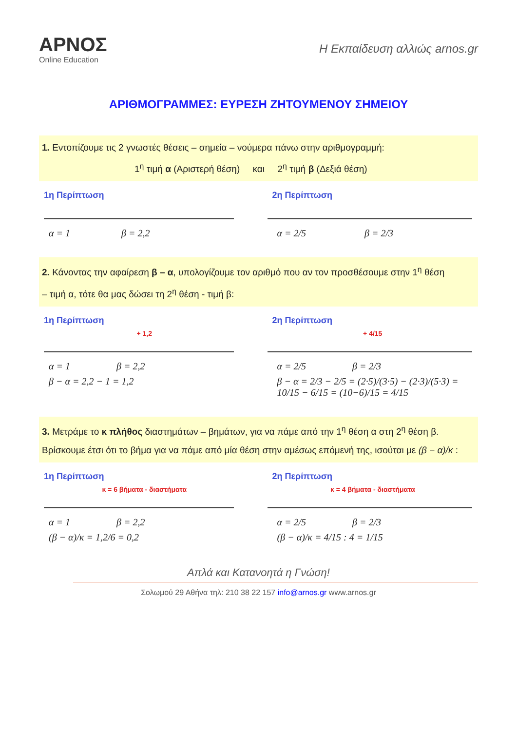ΑΡΝΟΣ
Online Education
Η Εκπαίδευση αλλιώς arnos.gr
ΑΡΙΘΜΟΓΡΑΜΜΕΣ: ΕΥΡΕΣΗ ΖΗΤΟΥΜΕΝΟΥ ΣΗΜΕΙΟΥ
1. Εντοπίζουμε τις 2 γνωστές θέσεις – σημεία – νούμερα πάνω στην αριθμογραμμή:
1<sup>η</sup> τιμή α (Αριστερή θέση) και 2<sup>η</sup> τιμή β (Δεξιά θέση)
1η Περίπτωση
α = 1 β = 2,2
2η Περίπτωση
α = 2/5 β = 2/3
2. Κάνοντας την αφαίρεση β – α, υπολογίζουμε τον αριθμό που αν τον προσθέσουμε στην 1<sup>η</sup> θέση
– τιμή α, τότε θα μας δώσει τη 2<sup>η</sup> θέση - τιμή β:
1η Περίπτωση
+ 1,2
α = 1 β = 2,2
β − α = 2,2 − 1 = 1,2
2η Περίπτωση
+ 4/15
α = 2/5 β = 2/3
β − α = 2/3 − 2/5 = (2·5)/(3·5) − (2·3)/(5·3) = 10/15 − 6/15 = (10−6)/15 = 4/15
3. Μετράμε το κ πλήθος διαστημάτων – βημάτων, για να πάμε από την 1<sup>η</sup> θέση α στη 2<sup>η</sup> θέση β.
Βρίσκουμε έτσι ότι το βήμα για να πάμε από μία θέση στην αμέσως επόμενή της, ισούται με (β − α)/κ :
1η Περίπτωση
κ = 6 βήματα - διαστήματα
α = 1 β = 2,2
(β − α)/κ = 1,2/6 = 0,2
2η Περίπτωση
κ = 4 βήματα - διαστήματα
α = 2/5 β = 2/3
(β − α)/κ = 4/15 : 4 = 1/15
Απλά και Κατανοητά η Γνώση!
Σολωμού 29 Αθήνα τηλ: 210 38 22 157 info@arnos.gr www.arnos.gr